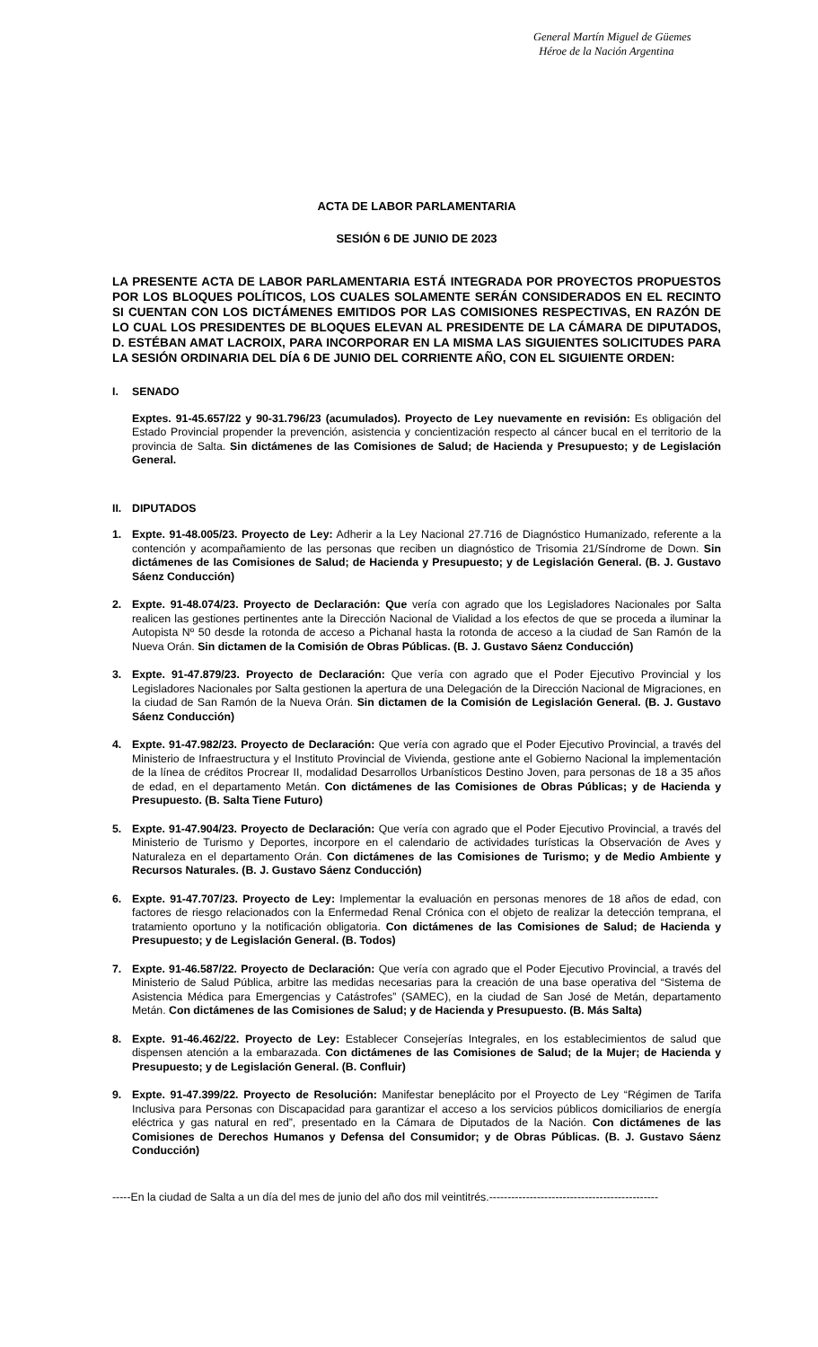General Martín Miguel de Güemes
Héroe de la Nación Argentina
ACTA DE LABOR PARLAMENTARIA
SESIÓN 6 DE JUNIO DE 2023
LA PRESENTE ACTA DE LABOR PARLAMENTARIA ESTÁ INTEGRADA POR PROYECTOS PROPUESTOS POR LOS BLOQUES POLÍTICOS, LOS CUALES SOLAMENTE SERÁN CONSIDERADOS EN EL RECINTO SI CUENTAN CON LOS DICTÁMENES EMITIDOS POR LAS COMISIONES RESPECTIVAS, EN RAZÓN DE LO CUAL LOS PRESIDENTES DE BLOQUES ELEVAN AL PRESIDENTE DE LA CÁMARA DE DIPUTADOS, D. ESTÉBAN AMAT LACROIX, PARA INCORPORAR EN LA MISMA LAS SIGUIENTES SOLICITUDES PARA LA SESIÓN ORDINARIA DEL DÍA 6 DE JUNIO DEL CORRIENTE AÑO, CON EL SIGUIENTE ORDEN:
I. SENADO
Exptes. 91-45.657/22 y 90-31.796/23 (acumulados). Proyecto de Ley nuevamente en revisión: Es obligación del Estado Provincial propender la prevención, asistencia y concientización respecto al cáncer bucal en el territorio de la provincia de Salta. Sin dictámenes de las Comisiones de Salud; de Hacienda y Presupuesto; y de Legislación General.
II. DIPUTADOS
1. Expte. 91-48.005/23. Proyecto de Ley: Adherir a la Ley Nacional 27.716 de Diagnóstico Humanizado, referente a la contención y acompañamiento de las personas que reciben un diagnóstico de Trisomia 21/Síndrome de Down. Sin dictámenes de las Comisiones de Salud; de Hacienda y Presupuesto; y de Legislación General. (B. J. Gustavo Sáenz Conducción)
2. Expte. 91-48.074/23. Proyecto de Declaración: Que vería con agrado que los Legisladores Nacionales por Salta realicen las gestiones pertinentes ante la Dirección Nacional de Vialidad a los efectos de que se proceda a iluminar la Autopista Nº 50 desde la rotonda de acceso a Pichanal hasta la rotonda de acceso a la ciudad de San Ramón de la Nueva Orán. Sin dictamen de la Comisión de Obras Públicas. (B. J. Gustavo Sáenz Conducción)
3. Expte. 91-47.879/23. Proyecto de Declaración: Que vería con agrado que el Poder Ejecutivo Provincial y los Legisladores Nacionales por Salta gestionen la apertura de una Delegación de la Dirección Nacional de Migraciones, en la ciudad de San Ramón de la Nueva Orán. Sin dictamen de la Comisión de Legislación General. (B. J. Gustavo Sáenz Conducción)
4. Expte. 91-47.982/23. Proyecto de Declaración: Que vería con agrado que el Poder Ejecutivo Provincial, a través del Ministerio de Infraestructura y el Instituto Provincial de Vivienda, gestione ante el Gobierno Nacional la implementación de la línea de créditos Procrear II, modalidad Desarrollos Urbanísticos Destino Joven, para personas de 18 a 35 años de edad, en el departamento Metán. Con dictámenes de las Comisiones de Obras Públicas; y de Hacienda y Presupuesto. (B. Salta Tiene Futuro)
5. Expte. 91-47.904/23. Proyecto de Declaración: Que vería con agrado que el Poder Ejecutivo Provincial, a través del Ministerio de Turismo y Deportes, incorpore en el calendario de actividades turísticas la Observación de Aves y Naturaleza en el departamento Orán. Con dictámenes de las Comisiones de Turismo; y de Medio Ambiente y Recursos Naturales. (B. J. Gustavo Sáenz Conducción)
6. Expte. 91-47.707/23. Proyecto de Ley: Implementar la evaluación en personas menores de 18 años de edad, con factores de riesgo relacionados con la Enfermedad Renal Crónica con el objeto de realizar la detección temprana, el tratamiento oportuno y la notificación obligatoria. Con dictámenes de las Comisiones de Salud; de Hacienda y Presupuesto; y de Legislación General. (B. Todos)
7. Expte. 91-46.587/22. Proyecto de Declaración: Que vería con agrado que el Poder Ejecutivo Provincial, a través del Ministerio de Salud Pública, arbitre las medidas necesarias para la creación de una base operativa del “Sistema de Asistencia Médica para Emergencias y Catástrofes” (SAMEC), en la ciudad de San José de Metán, departamento Metán. Con dictámenes de las Comisiones de Salud; y de Hacienda y Presupuesto. (B. Más Salta)
8. Expte. 91-46.462/22. Proyecto de Ley: Establecer Consejerías Integrales, en los establecimientos de salud que dispensen atención a la embarazada. Con dictámenes de las Comisiones de Salud; de la Mujer; de Hacienda y Presupuesto; y de Legislación General. (B. Confluir)
9. Expte. 91-47.399/22. Proyecto de Resolución: Manifestar beneplácito por el Proyecto de Ley “Régimen de Tarifa Inclusiva para Personas con Discapacidad para garantizar el acceso a los servicios públicos domiciliarios de energía eléctrica y gas natural en red”, presentado en la Cámara de Diputados de la Nación. Con dictámenes de las Comisiones de Derechos Humanos y Defensa del Consumidor; y de Obras Públicas. (B. J. Gustavo Sáenz Conducción)
-----En la ciudad de Salta a un día del mes de junio del año dos mil veintitrés.----------------------------------------------